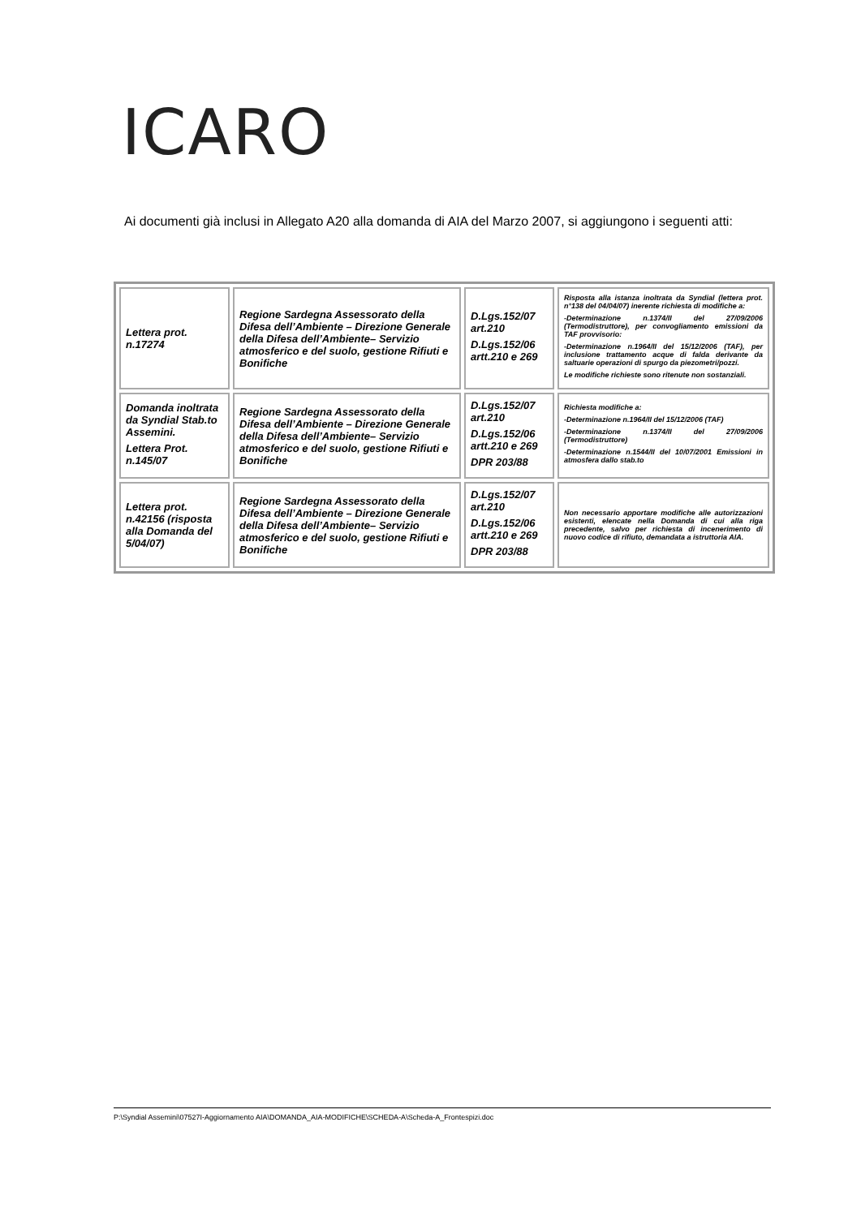ICARO
Ai documenti già inclusi in Allegato A20 alla domanda di AIA del Marzo 2007, si aggiungono i seguenti atti:
| Lettera prot. n.17274 | Regione Sardegna Assessorato della Difesa dell’Ambiente – Direzione Generale della Difesa dell’Ambiente– Servizio atmosferico e del suolo, gestione Rifiuti e Bonifiche | D.Lgs.152/07 art.210 D.Lgs.152/06 artt.210 e 269 | Risposta alla istanza inoltrata da Syndial (lettera prot. n°138 del 04/04/07) inerente richiesta di modifiche a: -Determinazione n.1374/II del 27/09/2006 (Termodistruttore), per convogliamento emissioni da TAF provvisorio: -Determinazione n.1964/II del 15/12/2006 (TAF), per inclusione trattamento acque di falda derivante da saltuarie operazioni di spurgo da piezometri/pozzi. Le modifiche richieste sono ritenute non sostanziali. |
| Domanda inoltrata da Syndial Stab.to Assemini. Lettera Prot. n.145/07 | Regione Sardegna Assessorato della Difesa dell’Ambiente – Direzione Generale della Difesa dell’Ambiente– Servizio atmosferico e del suolo, gestione Rifiuti e Bonifiche | D.Lgs.152/07 art.210 D.Lgs.152/06 artt.210 e 269 DPR 203/88 | Richiesta modifiche a: -Determinazione n.1964/II del 15/12/2006 (TAF) -Determinazione n.1374/II del 27/09/2006 (Termodistruttore) -Determinazione n.1544/II del 10/07/2001 Emissioni in atmosfera dallo stab.to |
| Lettera prot. n.42156 (risposta alla Domanda del 5/04/07) | Regione Sardegna Assessorato della Difesa dell’Ambiente – Direzione Generale della Difesa dell’Ambiente– Servizio atmosferico e del suolo, gestione Rifiuti e Bonifiche | D.Lgs.152/07 art.210 D.Lgs.152/06 artt.210 e 269 DPR 203/88 | Non necessario apportare modifiche alle autorizzazioni esistenti, elencate nella Domanda di cui alla riga precedente, salvo per richiesta di incenerimento di nuovo codice di rifiuto, demandata a istruttoria AIA. |
P:\Syndial Assemini\07527I-Aggiornamento AIA\DOMANDA_AIA-MODIFICHE\SCHEDA-A\Scheda-A_Frontespizi.doc